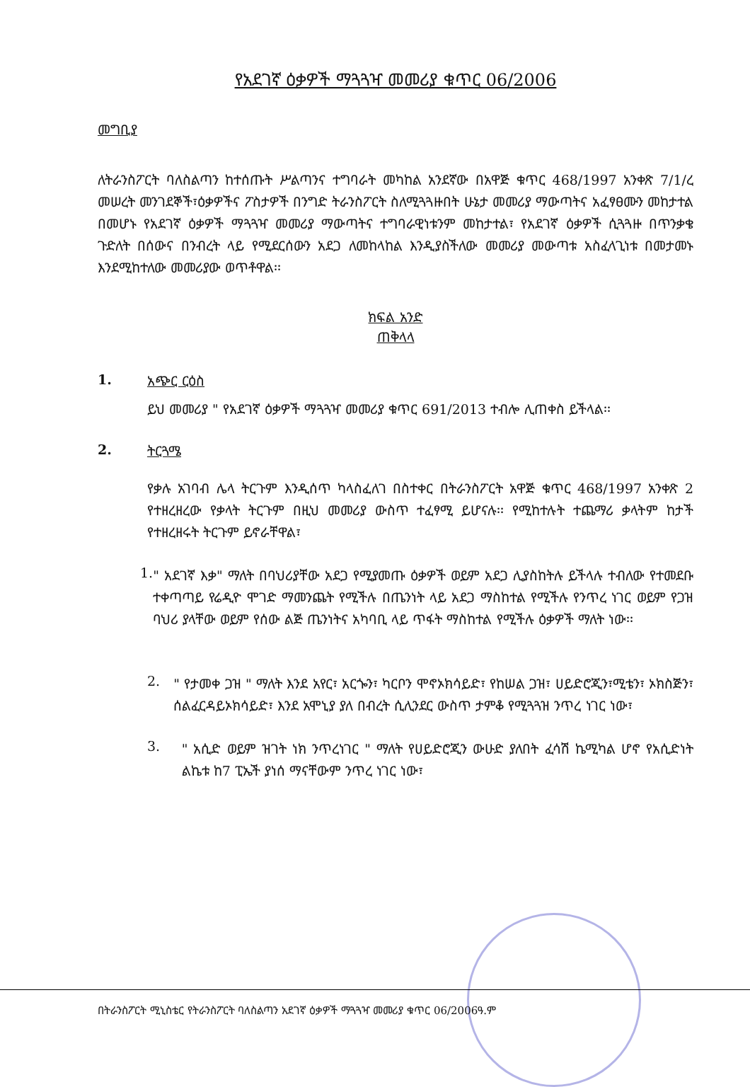የአደገኛ ዕቃዎች ማጓጓዣ መመሪያ ቁጥር 06/2006
መግቢያ
ለትራንስፖርት ባለስልጣን ከተሰጡት ሥልጣንና ተግባራት መካከል አንደኛው በአዋጅ ቁጥር 468/1997 አንቀጽ 7/1/ረ መሠረት መንገደኞች፣ዕቃዎችና ፖስታዎች በንግድ ትራንስፖርት ስለሚጓጓዙበት ሁኔታ መመሪያ ማውጣትና አፈፃፀሙን መከታተል በመሆኑ የአደገኛ ዕቃዎች ማጓጓዣ መመሪያ ማውጣትና ተግባራዊነቱንም መከታተል፣ የአደገኛ ዕቃዎች ሲጓጓዙ በጥንቃቄ ጉድለት በሰውና በንብረት ላይ የሚደርሰውን አደጋ ለመከላከል እንዲያስችለው መመሪያ መውጣቱ አስፈላጊነቱ በመታመኑ እንደሚከተለው መመሪያው ወጥቶዋል፡፡
ክፍል አንድ
ጠቅላላ
1. አጭር ርዕስ
ይህ መመሪያ " የአደገኛ ዕቃዎች ማጓጓዣ መመሪያ ቁጥር 691/2013 ተብሎ ሊጠቀስ ይችላል፡፡
2. ትርጓሜ
የቃሉ አገባብ ሌላ ትርጉም እንዲሰጥ ካላስፈለገ በስተቀር በትራንስፖርት አዋጅ ቁጥር 468/1997 አንቀጽ 2 የተዘረዘረው የቃላት ትርጉም በዚህ መመሪያ ውስጥ ተፈፃሚ ይሆናሉ፡፡ የሚከተሉት ተጨማሪ ቃላትም ከታች የተዘረዘሩት ትርጉም ይኖራቸዋል፣
1.
" አደገኛ እቃ" ማለት በባህሪያቸው አደጋ የሚያመጡ ዕቃዎች ወይም አደጋ ሊያስከትሉ ይችላሉ ተብለው የተመደቡ ተቀጣጣይ የሬዲዮ ሞገድ ማመንጨት የሚችሉ በጤንነት ላይ አደጋ ማስከተል የሚችሉ የንጥረ ነገር ወይም የጋዝ ባህሪ ያላቸው ወይም የሰው ልጅ ጤንነትና አካባቢ ላይ ጥፋት ማስከተል የሚችሉ ዕቃዎች ማለት ነው፡፡
2.
" የታመቀ ጋዝ " ማለት እንደ አየር፣ አርጐን፣ ካርቦን ሞኖኦክሳይድ፣ የከሠል ጋዝ፣ ሀይድሮጂን፣ሚቴን፣ ኦክስጅን፣ ሰልፈርዳይኦክሳይድ፣ እንደ አሞኒያ ያለ በብረት ሲሊንደር ውስጥ ታምቆ የሚጓጓዝ ንጥረ ነገር ነው፣
3.
" አሲድ ወይም ዝገት ነክ ንጥረነገር " ማለት የሀይድሮጂን ውሁድ ያለበት ፈሳሽ ኬሚካል ሆኖ የአሲድነት ልኬቱ ከ7 ፒኤች ያነሰ ማናቸውም ንጥረ ነገር ነው፣
በትራንስፖርት ሚኒስቴር የትራንስፖርት ባለስልጣን አደገኛ ዕቃዎች ማጓጓዣ መመሪያ ቁጥር 06/2006ዓ.ም